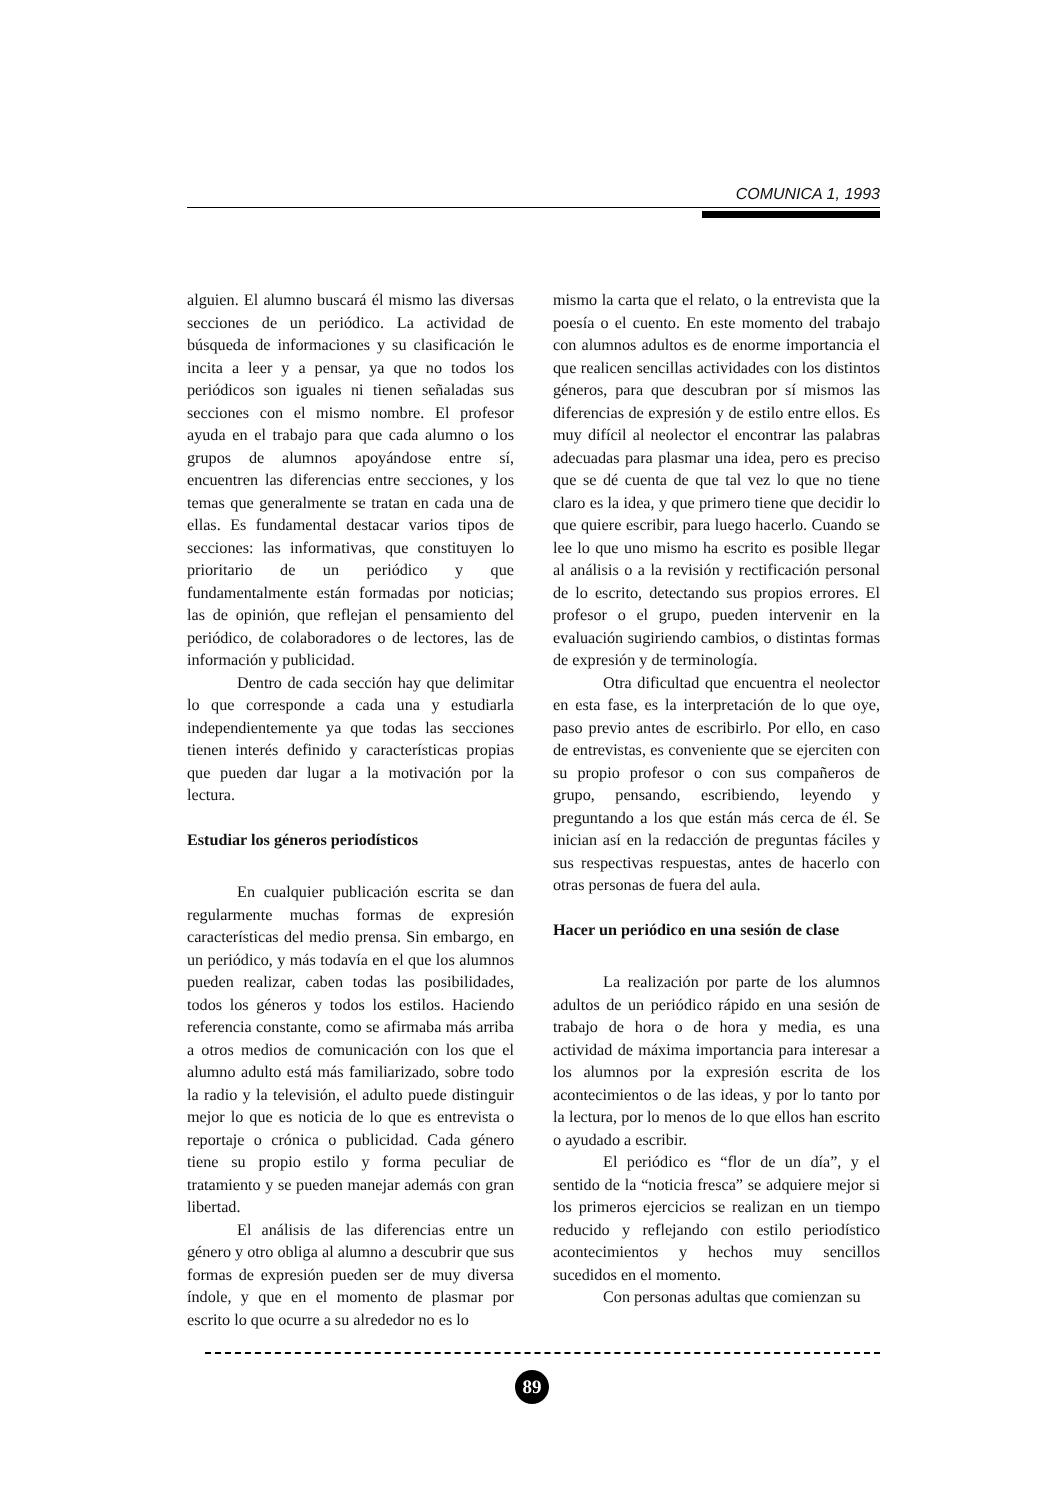COMUNICA 1, 1993
alguien. El alumno buscará él mismo las diversas secciones de un periódico. La actividad de búsqueda de informaciones y su clasificación le incita a leer y a pensar, ya que no todos los periódicos son iguales ni tienen señaladas sus secciones con el mismo nombre. El profesor ayuda en el trabajo para que cada alumno o los grupos de alumnos apoyándose entre sí, encuentren las diferencias entre secciones, y los temas que generalmente se tratan en cada una de ellas. Es fundamental destacar varios tipos de secciones: las informativas, que constituyen lo prioritario de un periódico y que fundamentalmente están formadas por noticias; las de opinión, que reflejan el pensamiento del periódico, de colaboradores o de lectores, las de información y publicidad.
Dentro de cada sección hay que delimitar lo que corresponde a cada una y estudiarla independientemente ya que todas las secciones tienen interés definido y características propias que pueden dar lugar a la motivación por la lectura.
Estudiar los géneros periodísticos
En cualquier publicación escrita se dan regularmente muchas formas de expresión características del medio prensa. Sin embargo, en un periódico, y más todavía en el que los alumnos pueden realizar, caben todas las posibilidades, todos los géneros y todos los estilos. Haciendo referencia constante, como se afirmaba más arriba a otros medios de comunicación con los que el alumno adulto está más familiarizado, sobre todo la radio y la televisión, el adulto puede distinguir mejor lo que es noticia de lo que es entrevista o reportaje o crónica o publicidad. Cada género tiene su propio estilo y forma peculiar de tratamiento y se pueden manejar además con gran libertad.
El análisis de las diferencias entre un género y otro obliga al alumno a descubrir que sus formas de expresión pueden ser de muy diversa índole, y que en el momento de plasmar por escrito lo que ocurre a su alrededor no es lo
mismo la carta que el relato, o la entrevista que la poesía o el cuento. En este momento del trabajo con alumnos adultos es de enorme importancia el que realicen sencillas actividades con los distintos géneros, para que descubran por sí mismos las diferencias de expresión y de estilo entre ellos. Es muy difícil al neolector el encontrar las palabras adecuadas para plasmar una idea, pero es preciso que se dé cuenta de que tal vez lo que no tiene claro es la idea, y que primero tiene que decidir lo que quiere escribir, para luego hacerlo. Cuando se lee lo que uno mismo ha escrito es posible llegar al análisis o a la revisión y rectificación personal de lo escrito, detectando sus propios errores. El profesor o el grupo, pueden intervenir en la evaluación sugiriendo cambios, o distintas formas de expresión y de terminología.
Otra dificultad que encuentra el neolector en esta fase, es la interpretación de lo que oye, paso previo antes de escribirlo. Por ello, en caso de entrevistas, es conveniente que se ejerciten con su propio profesor o con sus compañeros de grupo, pensando, escribiendo, leyendo y preguntando a los que están más cerca de él. Se inician así en la redacción de preguntas fáciles y sus respectivas respuestas, antes de hacerlo con otras personas de fuera del aula.
Hacer un periódico en una sesión de clase
La realización por parte de los alumnos adultos de un periódico rápido en una sesión de trabajo de hora o de hora y media, es una actividad de máxima importancia para interesar a los alumnos por la expresión escrita de los acontecimientos o de las ideas, y por lo tanto por la lectura, por lo menos de lo que ellos han escrito o ayudado a escribir.
El periódico es “flor de un día”, y el sentido de la “noticia fresca” se adquiere mejor si los primeros ejercicios se realizan en un tiempo reducido y reflejando con estilo periodístico acontecimientos y hechos muy sencillos sucedidos en el momento.
Con personas adultas que comienzan su
89